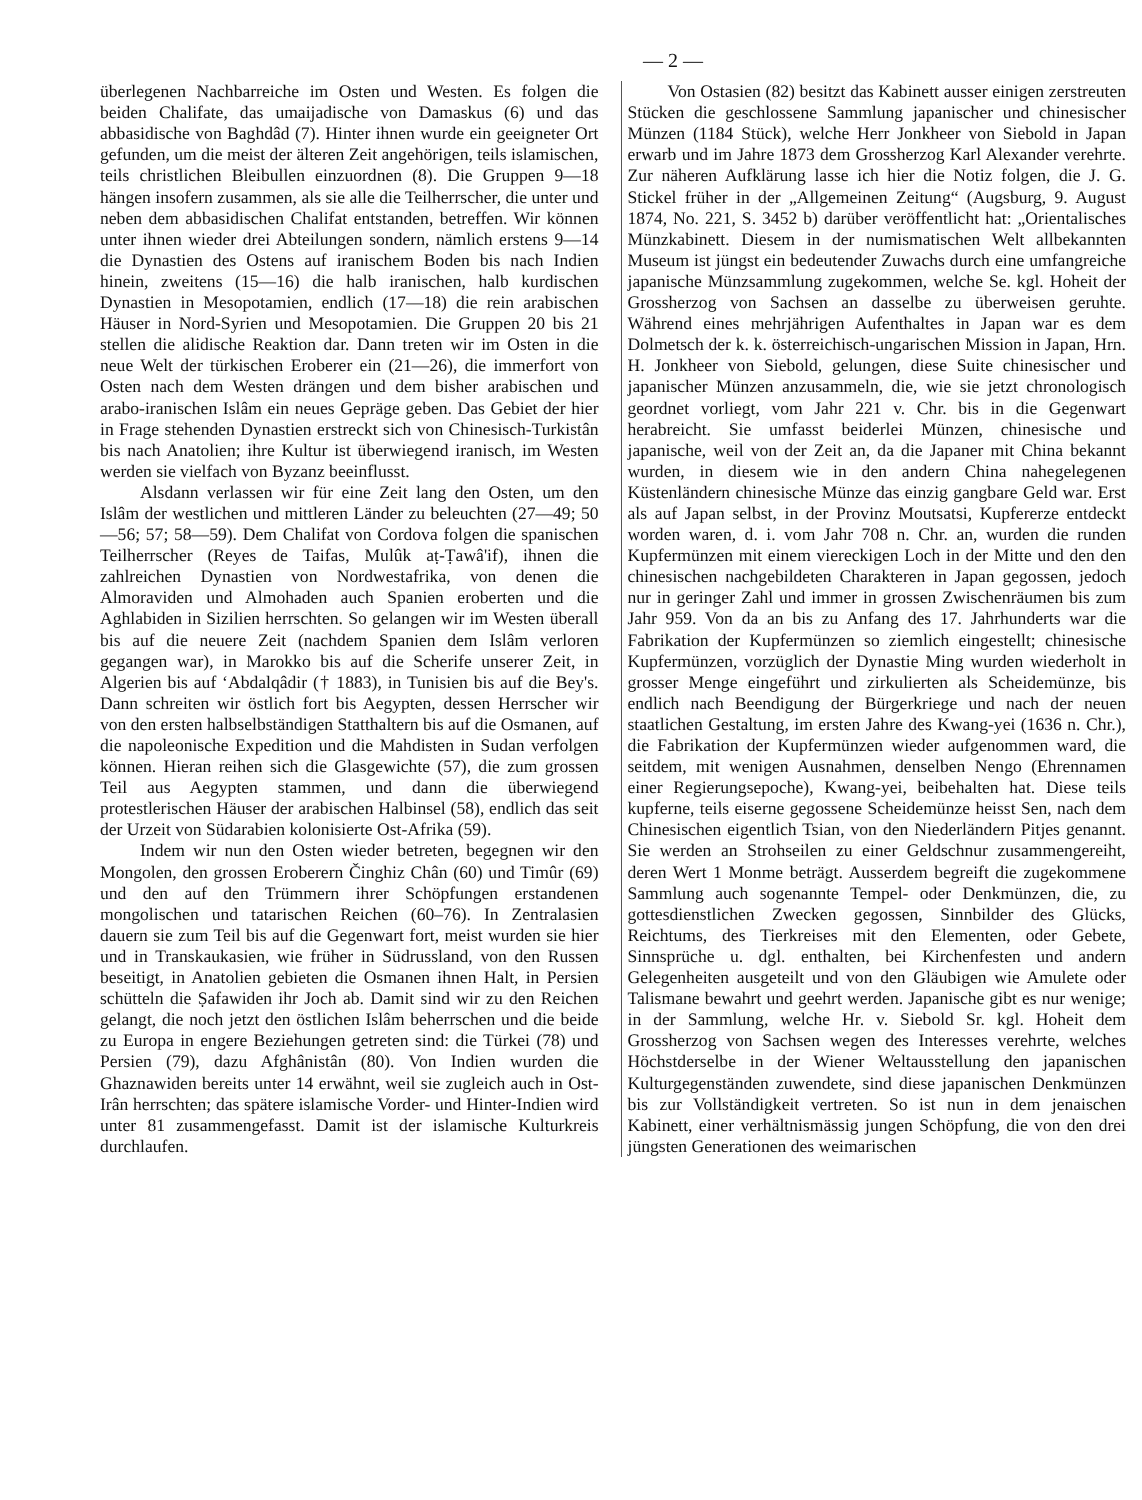— 2 —
überlegenen Nachbarreiche im Osten und Westen. Es folgen die beiden Chalifate, das umaijadische von Damaskus (6) und das abbasidische von Baghdâd (7). Hinter ihnen wurde ein geeigneter Ort gefunden, um die meist der älteren Zeit angehörigen, teils islamischen, teils christlichen Bleibullen einzuordnen (8). Die Gruppen 9—18 hängen insofern zusammen, als sie alle die Teilherrscher, die unter und neben dem abbasidischen Chalifat entstanden, betreffen. Wir können unter ihnen wieder drei Abteilungen sondern, nämlich erstens 9—14 die Dynastien des Ostens auf iranischem Boden bis nach Indien hinein, zweitens (15—16) die halb iranischen, halb kurdischen Dynastien in Mesopotamien, endlich (17—18) die rein arabischen Häuser in Nord-Syrien und Mesopotamien. Die Gruppen 20 bis 21 stellen die alidische Reaktion dar. Dann treten wir im Osten in die neue Welt der türkischen Eroberer ein (21—26), die immerfort von Osten nach dem Westen drängen und dem bisher arabischen und arabo-iranischen Islâm ein neues Gepräge geben. Das Gebiet der hier in Frage stehenden Dynastien erstreckt sich von Chinesisch-Turkistân bis nach Anatolien; ihre Kultur ist überwiegend iranisch, im Westen werden sie vielfach von Byzanz beeinflusst.
Alsdann verlassen wir für eine Zeit lang den Osten, um den Islâm der westlichen und mittleren Länder zu beleuchten (27—49; 50—56; 57; 58—59). Dem Chalifat von Cordova folgen die spanischen Teilherrscher (Reyes de Taifas, Mulûk aṭ-Ṭawâ'if), ihnen die zahlreichen Dynastien von Nordwestafrika, von denen die Almoraviden und Almohaden auch Spanien eroberten und die Aghlabiden in Sizilien herrschten. So gelangen wir im Westen überall bis auf die neuere Zeit (nachdem Spanien dem Islâm verloren gegangen war), in Marokko bis auf die Scherife unserer Zeit, in Algerien bis auf ‘Abdalqâdir († 1883), in Tunisien bis auf die Bey's. Dann schreiten wir östlich fort bis Aegypten, dessen Herrscher wir von den ersten halbselbständigen Statthaltern bis auf die Osmanen, auf die napoleonische Expedition und die Mahdisten in Sudan verfolgen können. Hieran reihen sich die Glasgewichte (57), die zum grossen Teil aus Aegypten stammen, und dann die überwiegend protestlerischen Häuser der arabischen Halbinsel (58), endlich das seit der Urzeit von Südarabien kolonisierte Ost-Afrika (59).
Indem wir nun den Osten wieder betreten, begegnen wir den Mongolen, den grossen Eroberern Činghiz Chân (60) und Timûr (69) und den auf den Trümmern ihrer Schöpfungen erstandenen mongolischen und tatarischen Reichen (60–76). In Zentralasien dauern sie zum Teil bis auf die Gegenwart fort, meist wurden sie hier und in Transkaukasien, wie früher in Südrussland, von den Russen beseitigt, in Anatolien gebieten die Osmanen ihnen Halt, in Persien schütteln die Ṣafawiden ihr Joch ab. Damit sind wir zu den Reichen gelangt, die noch jetzt den östlichen Islâm beherrschen und die beide zu Europa in engere Beziehungen getreten sind: die Türkei (78) und Persien (79), dazu Afghânistân (80). Von Indien wurden die Ghaznawiden bereits unter 14 erwähnt, weil sie zugleich auch in Ost-Irân herrschten; das spätere islamische Vorder- und Hinter-Indien wird unter 81 zusammengefasst. Damit ist der islamische Kulturkreis durchlaufen.
Von Ostasien (82) besitzt das Kabinett ausser einigen zerstreuten Stücken die geschlossene Sammlung japanischer und chinesischer Münzen (1184 Stück), welche Herr Jonkheer von Siebold in Japan erwarb und im Jahre 1873 dem Grossherzog Karl Alexander verehrte. Zur näheren Aufklärung lasse ich hier die Notiz folgen, die J. G. Stickel früher in der „Allgemeinen Zeitung“ (Augsburg, 9. August 1874, No. 221, S. 3452 b) darüber veröffentlicht hat: „Orientalisches Münzkabinett. Diesem in der numismatischen Welt allbekannten Museum ist jüngst ein bedeutender Zuwachs durch eine umfangreiche japanische Münzsammlung zugekommen, welche Se. kgl. Hoheit der Grossherzog von Sachsen an dasselbe zu überweisen geruhte. Während eines mehrjährigen Aufenthaltes in Japan war es dem Dolmetsch der k. k. österreichisch-ungarischen Mission in Japan, Hrn. H. Jonkheer von Siebold, gelungen, diese Suite chinesischer und japanischer Münzen anzusammeln, die, wie sie jetzt chronologisch geordnet vorliegt, vom Jahr 221 v. Chr. bis in die Gegenwart herabreicht. Sie umfasst beiderlei Münzen, chinesische und japanische, weil von der Zeit an, da die Japaner mit China bekannt wurden, in diesem wie in den andern China nahegelegenen Küstenländern chinesische Münze das einzig gangbare Geld war. Erst als auf Japan selbst, in der Provinz Moutsatsi, Kupfererze entdeckt worden waren, d. i. vom Jahr 708 n. Chr. an, wurden die runden Kupfermünzen mit einem viereckigen Loch in der Mitte und den den chinesischen nachgebildeten Charakteren in Japan gegossen, jedoch nur in geringer Zahl und immer in grossen Zwischenräumen bis zum Jahr 959. Von da an bis zu Anfang des 17. Jahrhunderts war die Fabrikation der Kupfermünzen so ziemlich eingestellt; chinesische Kupfermünzen, vorzüglich der Dynastie Ming wurden wiederholt in grosser Menge eingeführt und zirkulierten als Scheidemünze, bis endlich nach Beendigung der Bürgerkriege und nach der neuen staatlichen Gestaltung, im ersten Jahre des Kwang-yei (1636 n. Chr.), die Fabrikation der Kupfermünzen wieder aufgenommen ward, die seitdem, mit wenigen Ausnahmen, denselben Nengo (Ehrennamen einer Regierungsepoche), Kwang-yei, beibehalten hat. Diese teils kupferne, teils eiserne gegossene Scheidemünze heisst Sen, nach dem Chinesischen eigentlich Tsian, von den Niederländern Pitjes genannt. Sie werden an Strohseilen zu einer Geldschnur zusammengereiht, deren Wert 1 Monme beträgt. Ausserdem begreift die zugekommene Sammlung auch sogenannte Tempel- oder Denkmünzen, die, zu gottesdienstlichen Zwecken gegossen, Sinnbilder des Glücks, Reichtums, des Tierkreises mit den Elementen, oder Gebete, Sinnsprüche u. dgl. enthalten, bei Kirchenfesten und andern Gelegenheiten ausgeteilt und von den Gläubigen wie Amulete oder Talismane bewahrt und geehrt werden. Japanische gibt es nur wenige; in der Sammlung, welche Hr. v. Siebold Sr. kgl. Hoheit dem Grossherzog von Sachsen wegen des Interesses verehrte, welches Höchstderselbe in der Wiener Weltausstellung den japanischen Kulturgegenständen zuwendete, sind diese japanischen Denkmünzen bis zur Vollständigkeit vertreten. So ist nun in dem jenaischen Kabinett, einer verhältnismässig jungen Schöpfung, die von den drei jüngsten Generationen des weimarischen